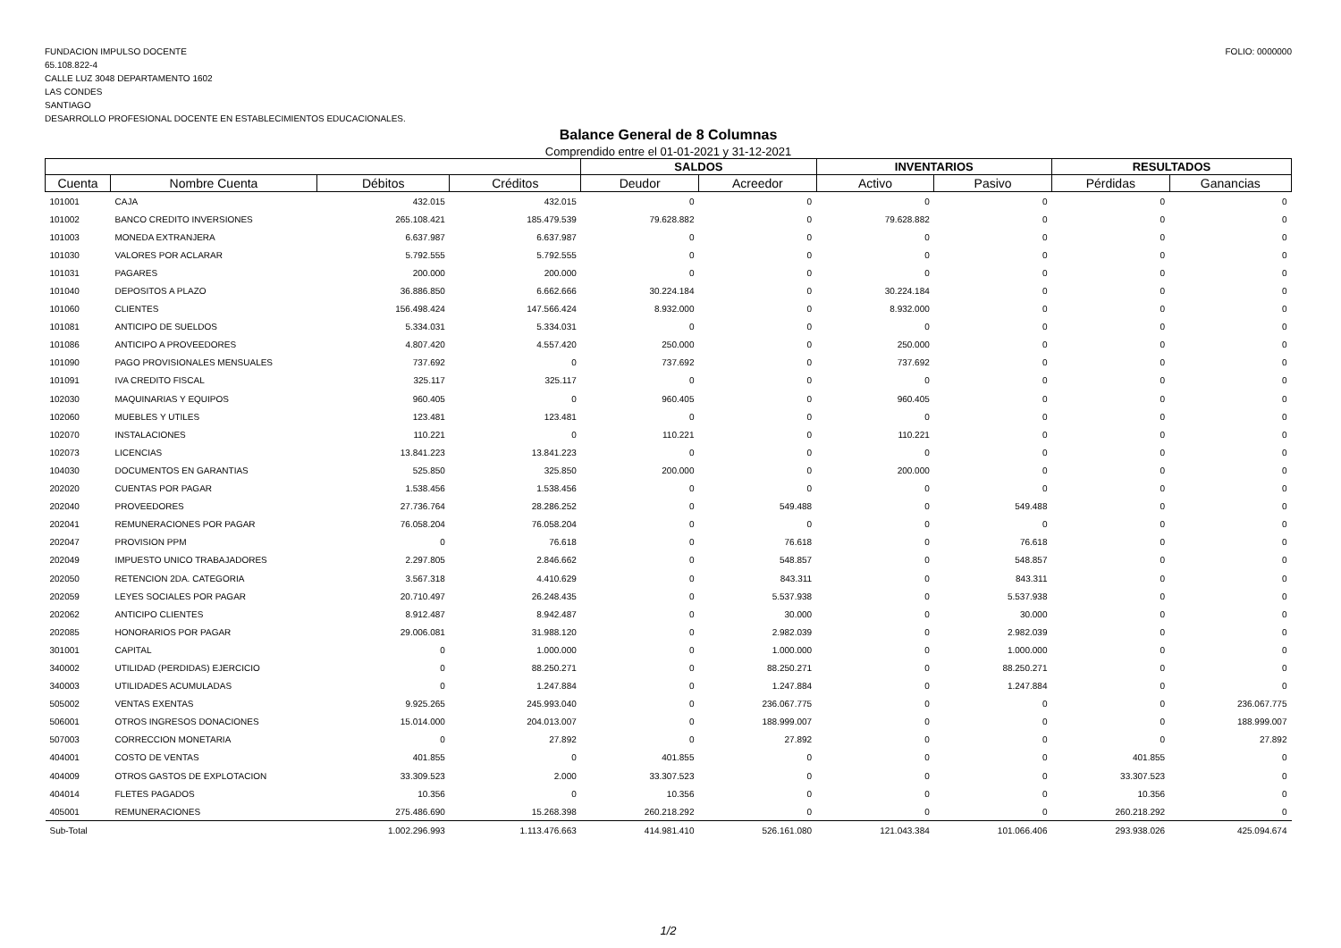FUNDACION IMPULSO DOCENTE
65.108.822-4
CALLE LUZ 3048 DEPARTAMENTO 1602
LAS CONDES
SANTIAGO
DESARROLLO PROFESIONAL DOCENTE EN ESTABLECIMIENTOS EDUCACIONALES.
FOLIO: 0000000
Balance General de 8 Columnas
Comprendido entre el 01-01-2021 y 31-12-2021
| | | | | SALDOS | | INVENTARIOS | | RESULTADOS | |
| --- | --- | --- | --- | --- | --- | --- | --- | --- | --- |
| Cuenta | Nombre Cuenta | Débitos | Créditos | Deudor | Acreedor | Activo | Pasivo | Pérdidas | Ganancias |
| 101001 | CAJA | 432.015 | 432.015 | 0 | 0 | 0 | 0 | 0 | 0 |
| 101002 | BANCO CREDITO INVERSIONES | 265.108.421 | 185.479.539 | 79.628.882 | 0 | 79.628.882 | 0 | 0 | 0 |
| 101003 | MONEDA EXTRANJERA | 6.637.987 | 6.637.987 | 0 | 0 | 0 | 0 | 0 | 0 |
| 101030 | VALORES POR ACLARAR | 5.792.555 | 5.792.555 | 0 | 0 | 0 | 0 | 0 | 0 |
| 101031 | PAGARES | 200.000 | 200.000 | 0 | 0 | 0 | 0 | 0 | 0 |
| 101040 | DEPOSITOS A PLAZO | 36.886.850 | 6.662.666 | 30.224.184 | 0 | 30.224.184 | 0 | 0 | 0 |
| 101060 | CLIENTES | 156.498.424 | 147.566.424 | 8.932.000 | 0 | 8.932.000 | 0 | 0 | 0 |
| 101081 | ANTICIPO DE SUELDOS | 5.334.031 | 5.334.031 | 0 | 0 | 0 | 0 | 0 | 0 |
| 101086 | ANTICIPO A PROVEEDORES | 4.807.420 | 4.557.420 | 250.000 | 0 | 250.000 | 0 | 0 | 0 |
| 101090 | PAGO PROVISIONALES MENSUALES | 737.692 | 0 | 737.692 | 0 | 737.692 | 0 | 0 | 0 |
| 101091 | IVA CREDITO FISCAL | 325.117 | 325.117 | 0 | 0 | 0 | 0 | 0 | 0 |
| 102030 | MAQUINARIAS Y EQUIPOS | 960.405 | 0 | 960.405 | 0 | 960.405 | 0 | 0 | 0 |
| 102060 | MUEBLES Y UTILES | 123.481 | 123.481 | 0 | 0 | 0 | 0 | 0 | 0 |
| 102070 | INSTALACIONES | 110.221 | 0 | 110.221 | 0 | 110.221 | 0 | 0 | 0 |
| 102073 | LICENCIAS | 13.841.223 | 13.841.223 | 0 | 0 | 0 | 0 | 0 | 0 |
| 104030 | DOCUMENTOS EN GARANTIAS | 525.850 | 325.850 | 200.000 | 0 | 200.000 | 0 | 0 | 0 |
| 202020 | CUENTAS POR PAGAR | 1.538.456 | 1.538.456 | 0 | 0 | 0 | 0 | 0 | 0 |
| 202040 | PROVEEDORES | 27.736.764 | 28.286.252 | 0 | 549.488 | 0 | 549.488 | 0 | 0 |
| 202041 | REMUNERACIONES POR PAGAR | 76.058.204 | 76.058.204 | 0 | 0 | 0 | 0 | 0 | 0 |
| 202047 | PROVISION PPM | 0 | 76.618 | 0 | 76.618 | 0 | 76.618 | 0 | 0 |
| 202049 | IMPUESTO UNICO TRABAJADORES | 2.297.805 | 2.846.662 | 0 | 548.857 | 0 | 548.857 | 0 | 0 |
| 202050 | RETENCION 2DA. CATEGORIA | 3.567.318 | 4.410.629 | 0 | 843.311 | 0 | 843.311 | 0 | 0 |
| 202059 | LEYES SOCIALES POR PAGAR | 20.710.497 | 26.248.435 | 0 | 5.537.938 | 0 | 5.537.938 | 0 | 0 |
| 202062 | ANTICIPO CLIENTES | 8.912.487 | 8.942.487 | 0 | 30.000 | 0 | 30.000 | 0 | 0 |
| 202085 | HONORARIOS POR PAGAR | 29.006.081 | 31.988.120 | 0 | 2.982.039 | 0 | 2.982.039 | 0 | 0 |
| 301001 | CAPITAL | 0 | 1.000.000 | 0 | 1.000.000 | 0 | 1.000.000 | 0 | 0 |
| 340002 | UTILIDAD (PERDIDAS) EJERCICIO | 0 | 88.250.271 | 0 | 88.250.271 | 0 | 88.250.271 | 0 | 0 |
| 340003 | UTILIDADES ACUMULADAS | 0 | 1.247.884 | 0 | 1.247.884 | 0 | 1.247.884 | 0 | 0 |
| 505002 | VENTAS EXENTAS | 9.925.265 | 245.993.040 | 0 | 236.067.775 | 0 | 0 | 0 | 236.067.775 |
| 506001 | OTROS INGRESOS DONACIONES | 15.014.000 | 204.013.007 | 0 | 188.999.007 | 0 | 0 | 0 | 188.999.007 |
| 507003 | CORRECCION MONETARIA | 0 | 27.892 | 0 | 27.892 | 0 | 0 | 0 | 27.892 |
| 404001 | COSTO DE VENTAS | 401.855 | 0 | 401.855 | 0 | 0 | 0 | 401.855 | 0 |
| 404009 | OTROS GASTOS DE EXPLOTACION | 33.309.523 | 2.000 | 33.307.523 | 0 | 0 | 0 | 33.307.523 | 0 |
| 404014 | FLETES PAGADOS | 10.356 | 0 | 10.356 | 0 | 0 | 0 | 10.356 | 0 |
| 405001 | REMUNERACIONES | 275.486.690 | 15.268.398 | 260.218.292 | 0 | 0 | 0 | 260.218.292 | 0 |
| Sub-Total | | 1.002.296.993 | 1.113.476.663 | 414.981.410 | 526.161.080 | 121.043.384 | 101.066.406 | 293.938.026 | 425.094.674 |
1/2